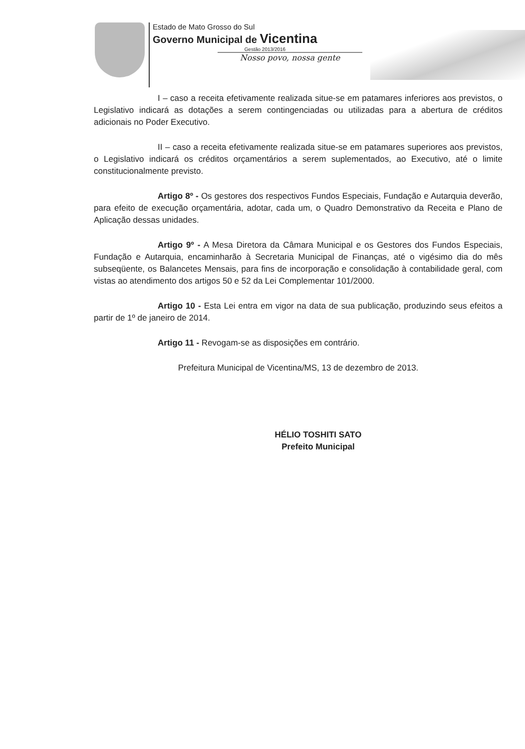Estado de Mato Grosso do Sul
Governo Municipal de Vicentina
Gestão 2013/2016
Nosso povo, nossa gente
I – caso a receita efetivamente realizada situe-se em patamares inferiores aos previstos, o Legislativo indicará as dotações a serem contingenciadas ou utilizadas para a abertura de créditos adicionais no Poder Executivo.
II – caso a receita efetivamente realizada situe-se em patamares superiores aos previstos, o Legislativo indicará os créditos orçamentários a serem suplementados, ao Executivo, até o limite constitucionalmente previsto.
Artigo 8º - Os gestores dos respectivos Fundos Especiais, Fundação e Autarquia deverão, para efeito de execução orçamentária, adotar, cada um, o Quadro Demonstrativo da Receita e Plano de Aplicação dessas unidades.
Artigo 9º - A Mesa Diretora da Câmara Municipal e os Gestores dos Fundos Especiais, Fundação e Autarquia, encaminharão à Secretaria Municipal de Finanças, até o vigésimo dia do mês subseqüente, os Balancetes Mensais, para fins de incorporação e consolidação à contabilidade geral, com vistas ao atendimento dos artigos 50 e 52 da Lei Complementar 101/2000.
Artigo 10 - Esta Lei entra em vigor na data de sua publicação, produzindo seus efeitos a partir de 1º de janeiro de 2014.
Artigo 11 - Revogam-se as disposições em contrário.
Prefeitura Municipal de Vicentina/MS, 13 de dezembro de 2013.
HÉLIO TOSHITI SATO
Prefeito Municipal